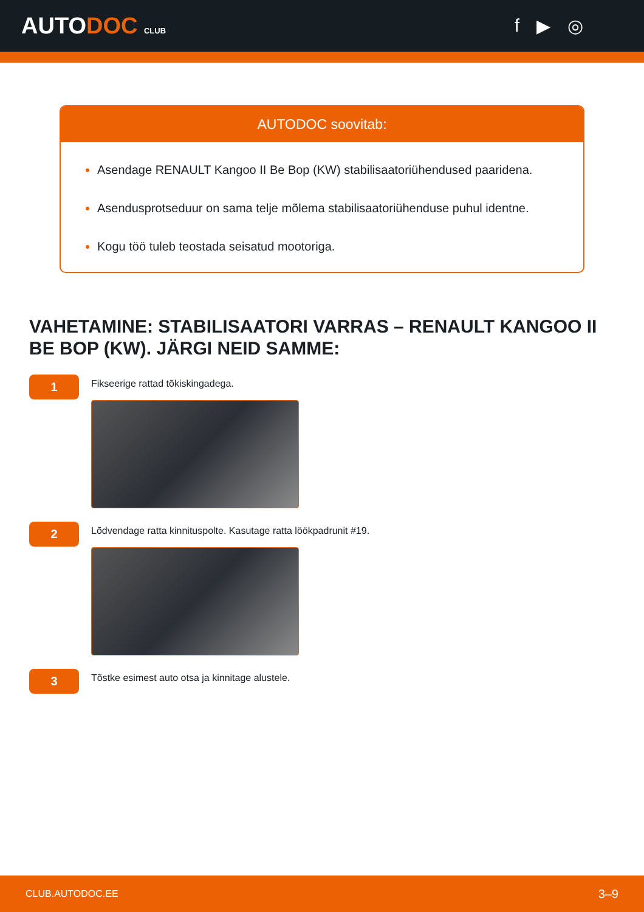AUTODOC CLUB
f ▶ ◎
AUTODOC soovitab:
Asendage RENAULT Kangoo II Be Bop (KW) stabilisaatoriühendused paaridena.
Asendusprotseduur on sama telje mõlema stabilisaatoriühenduse puhul identne.
Kogu töö tuleb teostada seisatud mootoriga.
VAHETAMINE: STABILISAATORI VARRAS – RENAULT KANGOO II BE BOP (KW). JÄRGI NEID SAMME:
1
Fikseerige rattad tõkiskingadega.
2
Lõdvendage ratta kinnituspolte. Kasutage ratta löökpadrunit #19.
3
Tõstke esimest auto otsa ja kinnitage alustele.
CLUB.AUTODOC.EE 3–9